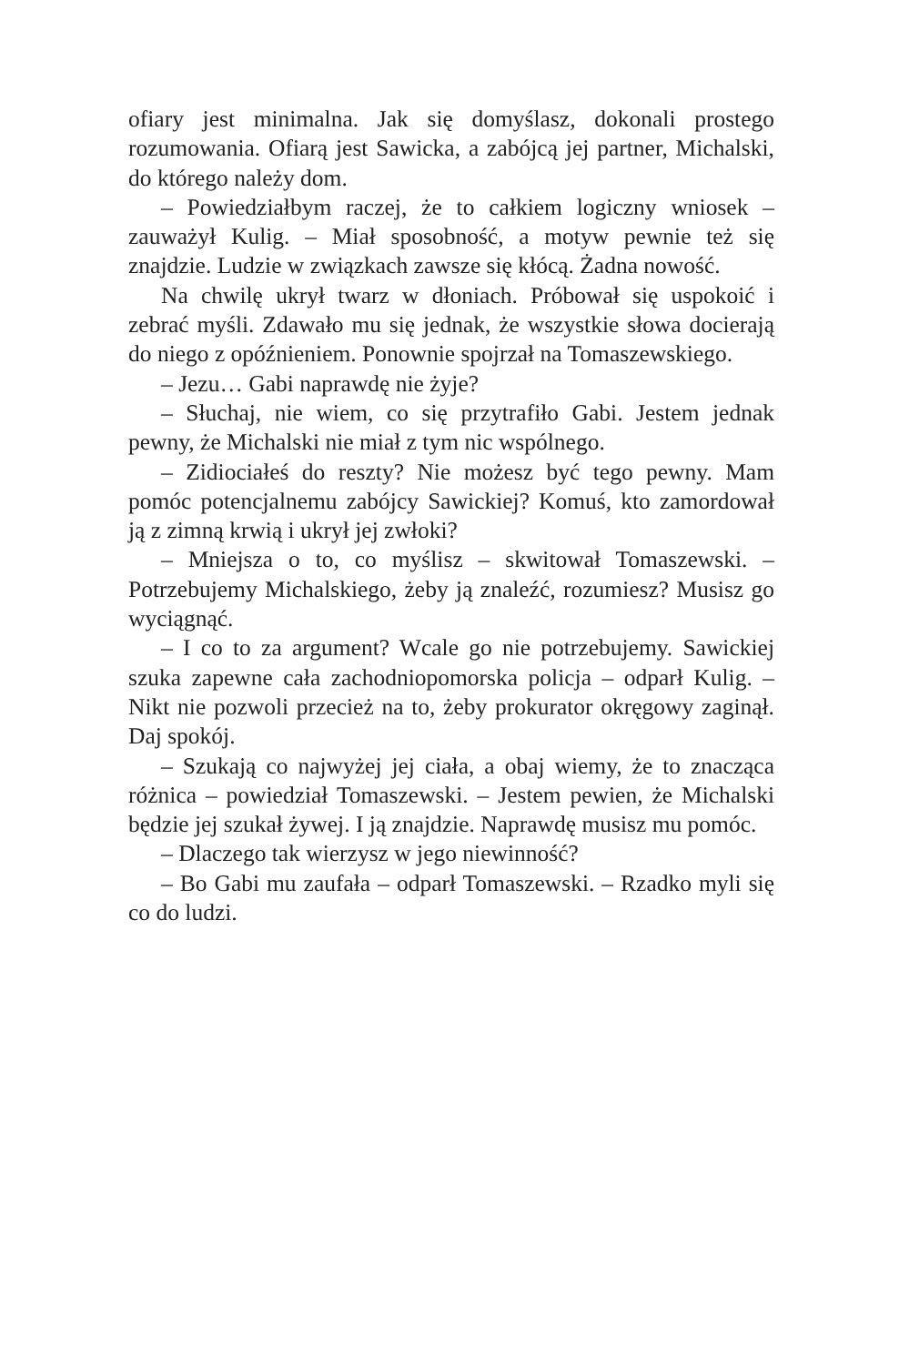ofiary jest minimalna. Jak się domyślasz, dokonali prostego rozumowania. Ofiarą jest Sawicka, a zabójcą jej partner, Michalski, do którego należy dom.
– Powiedziałbym raczej, że to całkiem logiczny wniosek – zauważył Kulig. – Miał sposobność, a motyw pewnie też się znajdzie. Ludzie w związkach zawsze się kłócą. Żadna nowość.
Na chwilę ukrył twarz w dłoniach. Próbował się uspokoić i zebrać myśli. Zdawało mu się jednak, że wszystkie słowa docierają do niego z opóźnieniem. Ponownie spojrzał na Tomaszewskiego.
– Jezu… Gabi naprawdę nie żyje?
– Słuchaj, nie wiem, co się przytrafiło Gabi. Jestem jednak pewny, że Michalski nie miał z tym nic wspólnego.
– Zidiociałeś do reszty? Nie możesz być tego pewny. Mam pomóc potencjalnemu zabójcy Sawickiej? Komuś, kto zamordował ją z zimną krwią i ukrył jej zwłoki?
– Mniejsza o to, co myślisz – skwitował Tomaszewski. – Potrzebujemy Michalskiego, żeby ją znaleźć, rozumiesz? Musisz go wyciągnąć.
– I co to za argument? Wcale go nie potrzebujemy. Sawickiej szuka zapewne cała zachodniopomorska policja – odparł Kulig. – Nikt nie pozwoli przecież na to, żeby prokurator okręgowy zaginął. Daj spokój.
– Szukają co najwyżej jej ciała, a obaj wiemy, że to znacząca różnica – powiedział Tomaszewski. – Jestem pewien, że Michalski będzie jej szukał żywej. I ją znajdzie. Naprawdę musisz mu pomóc.
– Dlaczego tak wierzysz w jego niewinność?
– Bo Gabi mu zaufała – odparł Tomaszewski. – Rzadko myli się co do ludzi.